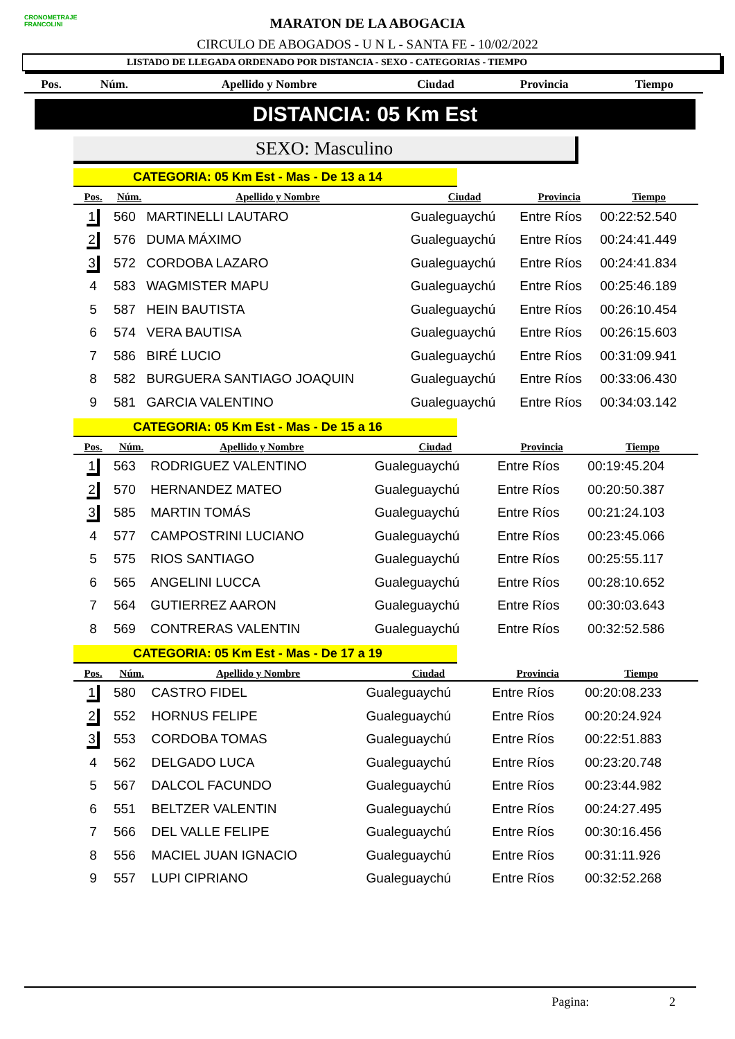CRONOMETRAJE FRANCOLINI
MARATON DE LA ABOGACIA
CIRCULO DE ABOGADOS - U N L - SANTA FE - 10/02/2022
LISTADO DE LLEGADA ORDENADO POR DISTANCIA - SEXO - CATEGORIAS - TIEMPO
| Pos. | Núm. | Apellido y Nombre | Ciudad | Provincia | Tiempo |
| --- | --- | --- | --- | --- | --- |
DISTANCIA: 05 Km Est
SEXO: Masculino
CATEGORIA: 05 Km Est - Mas - De 13 a 14
| Pos. | Núm. | Apellido y Nombre | Ciudad | Provincia | Tiempo |
| --- | --- | --- | --- | --- | --- |
| 1 | 560 | MARTINELLI LAUTARO | Gualeguaychú | Entre Ríos | 00:22:52.540 |
| 2 | 576 | DUMA MÁXIMO | Gualeguaychú | Entre Ríos | 00:24:41.449 |
| 3 | 572 | CORDOBA LAZARO | Gualeguaychú | Entre Ríos | 00:24:41.834 |
| 4 | 583 | WAGMISTER MAPU | Gualeguaychú | Entre Ríos | 00:25:46.189 |
| 5 | 587 | HEIN BAUTISTA | Gualeguaychú | Entre Ríos | 00:26:10.454 |
| 6 | 574 | VERA BAUTISA | Gualeguaychú | Entre Ríos | 00:26:15.603 |
| 7 | 586 | BIRÉ LUCIO | Gualeguaychú | Entre Ríos | 00:31:09.941 |
| 8 | 582 | BURGUERA SANTIAGO JOAQUIN | Gualeguaychú | Entre Ríos | 00:33:06.430 |
| 9 | 581 | GARCIA VALENTINO | Gualeguaychú | Entre Ríos | 00:34:03.142 |
CATEGORIA: 05 Km Est - Mas - De 15 a 16
| Pos. | Núm. | Apellido y Nombre | Ciudad | Provincia | Tiempo |
| --- | --- | --- | --- | --- | --- |
| 1 | 563 | RODRIGUEZ VALENTINO | Gualeguaychú | Entre Ríos | 00:19:45.204 |
| 2 | 570 | HERNANDEZ MATEO | Gualeguaychú | Entre Ríos | 00:20:50.387 |
| 3 | 585 | MARTIN TOMÁS | Gualeguaychú | Entre Ríos | 00:21:24.103 |
| 4 | 577 | CAMPOSTRINI LUCIANO | Gualeguaychú | Entre Ríos | 00:23:45.066 |
| 5 | 575 | RIOS SANTIAGO | Gualeguaychú | Entre Ríos | 00:25:55.117 |
| 6 | 565 | ANGELINI LUCCA | Gualeguaychú | Entre Ríos | 00:28:10.652 |
| 7 | 564 | GUTIERREZ AARON | Gualeguaychú | Entre Ríos | 00:30:03.643 |
| 8 | 569 | CONTRERAS VALENTIN | Gualeguaychú | Entre Ríos | 00:32:52.586 |
CATEGORIA: 05 Km Est - Mas - De 17 a 19
| Pos. | Núm. | Apellido y Nombre | Ciudad | Provincia | Tiempo |
| --- | --- | --- | --- | --- | --- |
| 1 | 580 | CASTRO FIDEL | Gualeguaychú | Entre Ríos | 00:20:08.233 |
| 2 | 552 | HORNUS FELIPE | Gualeguaychú | Entre Ríos | 00:20:24.924 |
| 3 | 553 | CORDOBA TOMAS | Gualeguaychú | Entre Ríos | 00:22:51.883 |
| 4 | 562 | DELGADO LUCA | Gualeguaychú | Entre Ríos | 00:23:20.748 |
| 5 | 567 | DALCOL FACUNDO | Gualeguaychú | Entre Ríos | 00:23:44.982 |
| 6 | 551 | BELTZER VALENTIN | Gualeguaychú | Entre Ríos | 00:24:27.495 |
| 7 | 566 | DEL VALLE FELIPE | Gualeguaychú | Entre Ríos | 00:30:16.456 |
| 8 | 556 | MACIEL JUAN IGNACIO | Gualeguaychú | Entre Ríos | 00:31:11.926 |
| 9 | 557 | LUPI CIPRIANO | Gualeguaychú | Entre Ríos | 00:32:52.268 |
Pagina: 2